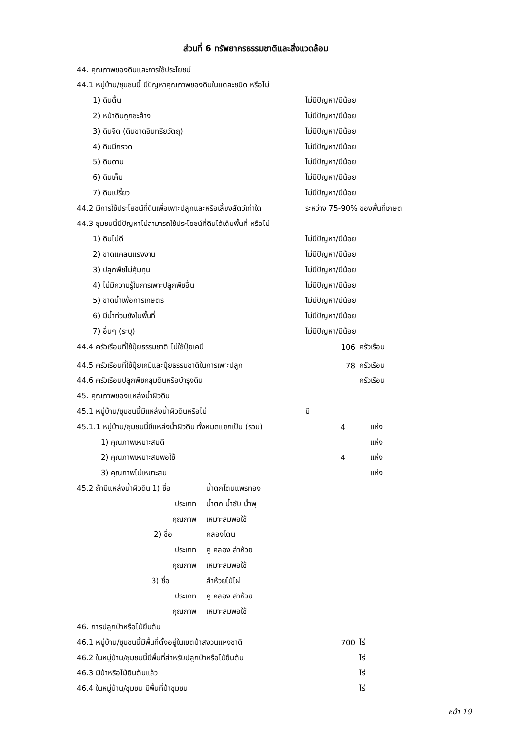ส่วนที่ 6 ทรัพยากรธรรมชาติและสิ่งแวดล้อม
44. คุณภาพของดินและการใช้ประโยชน์
44.1 หมู่บ้าน/ชุมชนนี้ มีปัญหาคุณภาพของดินในแต่ละชนิด หรือไม่
1) ดินตื้น ไม่มีปัญหา/มีน้อย
2) หน้าดินถูกชะล้าง ไม่มีปัญหา/มีน้อย
3) ดินจืด (ดินขาดอินทรียวัตถุ) ไม่มีปัญหา/มีน้อย
4) ดินมีกรวด ไม่มีปัญหา/มีน้อย
5) ดินดาน ไม่มีปัญหา/มีน้อย
6) ดินเค็ม ไม่มีปัญหา/มีน้อย
7) ดินเปรี้ยว ไม่มีปัญหา/มีน้อย
44.2 มีการใช้ประโยชน์ที่ดินเพื่อเพาะปลูกและหรือเลี้ยงสัตว์เท่าใด ระหว่าง 75-90% ของพื้นที่เกษต
44.3 ชุมชนนี้มีปัญหาไม่สามารถใช้ประโยชน์ที่ดินได้เต็มพื้นที่ หรือไม่
1) ดินไม่ดี ไม่มีปัญหา/มีน้อย
2) ขาดแคลนแรงงาน ไม่มีปัญหา/มีน้อย
3) ปลูกพืชไม่คุ้มทุน ไม่มีปัญหา/มีน้อย
4) ไม่มีความรู้ในการเพาะปลูกพืชอื่น ไม่มีปัญหา/มีน้อย
5) ขาดน้ำเพื่อการเกษตร ไม่มีปัญหา/มีน้อย
6) มีน้ำท่วมขังในพื้นที่ ไม่มีปัญหา/มีน้อย
7) อื่นๆ (ระบุ) ไม่มีปัญหา/มีน้อย
44.4 ครัวเรือนที่ใช้ปุ๋ยธรรมชาติ ไม่ใช้ปุ๋ยเคมี 106 ครัวเรือน
44.5 ครัวเรือนที่ใช้ปุ๋ยเคมีและปุ๋ยธรรมชาติในการเพาะปลูก 78 ครัวเรือน
44.6 ครัวเรือนปลูกพืชคลุมดินหรือบำรุงดิน ครัวเรือน
45. คุณภาพของแหล่งน้ำผิวดิน
45.1 หมู่บ้าน/ชุมชนนี้มีแหล่งน้ำผิวดินหรือไม่ มี
45.1.1 หมู่บ้าน/ชุมชนนี้มีแหล่งน้ำผิวดิน ทั้งหมดแยกเป็น (รวม) 4 แห่ง
1) คุณภาพเหมาะสมดี แห่ง
2) คุณภาพเหมาะสมพอใช้ 4 แห่ง
3) คุณภาพไม่เหมาะสม แห่ง
45.2 ถ้ามีแหล่งน้ำผิวดิน 1) ชื่อ น้ำตกโตนแพรทอง
ประเภท น้ำตก น้ำซับ น้ำพุ
คุณภาพ เหมาะสมพอใช้
2) ชื่อ คลองโตน
ประเภท คู คลอง ลำห้วย
คุณภาพ เหมาะสมพอใช้
3) ชื่อ ลำห้วยไม้ไผ่
ประเภท คู คลอง ลำห้วย
คุณภาพ เหมาะสมพอใช้
46. การปลูกป่าหรือไม้ยืนต้น
46.1 หมู่บ้าน/ชุมชนนี้มีพื้นที่ตั้งอยู่ในเขตป่าสงวนแห่งชาติ 700 ไร่
46.2 ในหมู่บ้าน/ชุมชนนี้มีพื้นที่สำหรับปลูกป่าหรือไม้ยืนต้น ไร่
46.3 มีป่าหรือไม้ยืนต้นแล้ว ไร่
46.4 ในหมู่บ้าน/ชุมชน มีพื้นที่ป่าชุมชน ไร่
หน้า 19